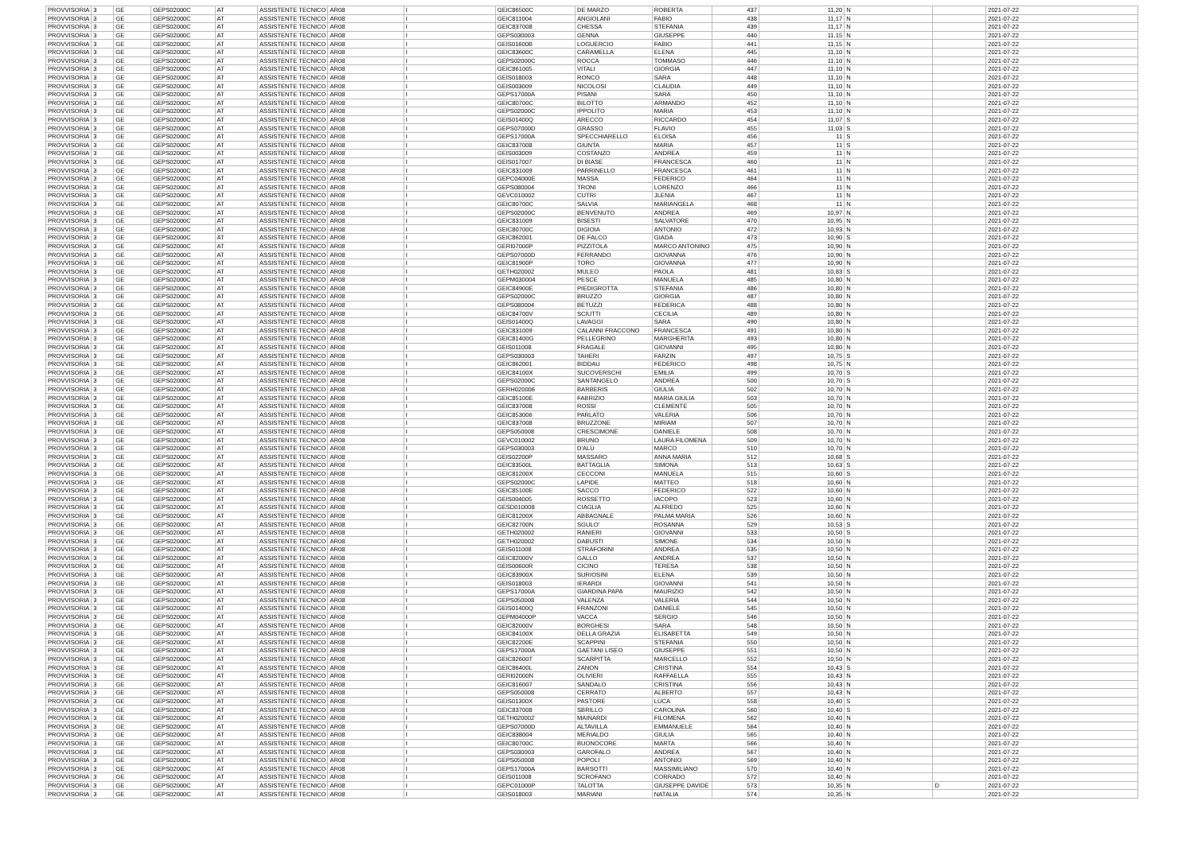| PROVVISORIA | 3 | GE | GEPS02000C | AT | ASSISTENTE TECNICO | AR08 | I | GEIC86500C | DE MARZO | ROBERTA | 437 | 11,20 | N | | 2021-07-22 |
| PROVVISORIA | 3 | GE | GEPS02000C | AT | ASSISTENTE TECNICO | AR08 | I | GEIC811004 | ANGIOLANI | FABIO | 438 | 11,17 | N | | 2021-07-22 |
| PROVVISORIA | 3 | GE | GEPS02000C | AT | ASSISTENTE TECNICO | AR08 | I | GEIC837008 | CHESSA | STEFANIA | 439 | 11,17 | N | | 2021-07-22 |
| PROVVISORIA | 3 | GE | GEPS02000C | AT | ASSISTENTE TECNICO | AR08 | I | GEPS030003 | GENNA | GIUSEPPE | 440 | 11,15 | N | | 2021-07-22 |
| PROVVISORIA | 3 | GE | GEPS02000C | AT | ASSISTENTE TECNICO | AR08 | I | GEIS01600B | LOGUERCIO | FABIO | 441 | 11,15 | N | | 2021-07-22 |
| PROVVISORIA | 3 | GE | GEPS02000C | AT | ASSISTENTE TECNICO | AR08 | I | GEIC83600C | CARAMELLA | ELENA | 445 | 11,10 | N | | 2021-07-22 |
| PROVVISORIA | 3 | GE | GEPS02000C | AT | ASSISTENTE TECNICO | AR08 | I | GEPS02000C | ROCCA | TOMMASO | 446 | 11,10 | N | | 2021-07-22 |
| PROVVISORIA | 3 | GE | GEPS02000C | AT | ASSISTENTE TECNICO | AR08 | I | GEIC861005 | VITALI | GIORGIA | 447 | 11,10 | N | | 2021-07-22 |
| PROVVISORIA | 3 | GE | GEPS02000C | AT | ASSISTENTE TECNICO | AR08 | I | GEIS018003 | RONCO | SARA | 448 | 11,10 | N | | 2021-07-22 |
| PROVVISORIA | 3 | GE | GEPS02000C | AT | ASSISTENTE TECNICO | AR08 | I | GEIS003009 | NICOLOSI | CLAUDIA | 449 | 11,10 | N | | 2021-07-22 |
| PROVVISORIA | 3 | GE | GEPS02000C | AT | ASSISTENTE TECNICO | AR08 | I | GEPS17000A | PISANI | SARA | 450 | 11,10 | N | | 2021-07-22 |
| PROVVISORIA | 3 | GE | GEPS02000C | AT | ASSISTENTE TECNICO | AR08 | I | GEIC80700C | BILOTTO | ARMANDO | 452 | 11,10 | N | | 2021-07-22 |
| PROVVISORIA | 3 | GE | GEPS02000C | AT | ASSISTENTE TECNICO | AR08 | I | GEPS02000C | IPPOLITO | MARIA | 453 | 11,10 | N | | 2021-07-22 |
| PROVVISORIA | 3 | GE | GEPS02000C | AT | ASSISTENTE TECNICO | AR08 | I | GEIS01400Q | ARECCO | RICCARDO | 454 | 11,07 | S | | 2021-07-22 |
| PROVVISORIA | 3 | GE | GEPS02000C | AT | ASSISTENTE TECNICO | AR08 | I | GEPS07000D | GRASSO | FLAVIO | 455 | 11,03 | S | | 2021-07-22 |
| PROVVISORIA | 3 | GE | GEPS02000C | AT | ASSISTENTE TECNICO | AR08 | I | GEPS17000A | SPECCHIARELLO | ELOISA | 456 | 11 | S | | 2021-07-22 |
| PROVVISORIA | 3 | GE | GEPS02000C | AT | ASSISTENTE TECNICO | AR08 | I | GEIC837008 | GIUNTA | MARIA | 457 | 11 | S | | 2021-07-22 |
| PROVVISORIA | 3 | GE | GEPS02000C | AT | ASSISTENTE TECNICO | AR08 | I | GEIS003009 | COSTANZO | ANDREA | 459 | 11 | N | | 2021-07-22 |
| PROVVISORIA | 3 | GE | GEPS02000C | AT | ASSISTENTE TECNICO | AR08 | I | GEIS017007 | DI BIASE | FRANCESCA | 460 | 11 | N | | 2021-07-22 |
| PROVVISORIA | 3 | GE | GEPS02000C | AT | ASSISTENTE TECNICO | AR08 | I | GEIC831009 | PARRINELLO | FRANCESCA | 461 | 11 | N | | 2021-07-22 |
| PROVVISORIA | 3 | GE | GEPS02000C | AT | ASSISTENTE TECNICO | AR08 | I | GEPC04000E | MASSA | FEDERICO | 464 | 11 | N | | 2021-07-22 |
| PROVVISORIA | 3 | GE | GEPS02000C | AT | ASSISTENTE TECNICO | AR08 | I | GEPS080004 | TRONI | LORENZO | 466 | 11 | N | | 2021-07-22 |
| PROVVISORIA | 3 | GE | GEPS02000C | AT | ASSISTENTE TECNICO | AR08 | I | GEVC010002 | CUTRI | JLENIA | 467 | 11 | N | | 2021-07-22 |
| PROVVISORIA | 3 | GE | GEPS02000C | AT | ASSISTENTE TECNICO | AR08 | I | GEIC80700C | SALVIA | MARIANGELA | 468 | 11 | N | | 2021-07-22 |
| PROVVISORIA | 3 | GE | GEPS02000C | AT | ASSISTENTE TECNICO | AR08 | I | GEPS02000C | BENVENUTO | ANDREA | 469 | 10,97 | N | | 2021-07-22 |
| PROVVISORIA | 3 | GE | GEPS02000C | AT | ASSISTENTE TECNICO | AR08 | I | GEIC831009 | BISESTI | SALVATORE | 470 | 10,95 | N | | 2021-07-22 |
| PROVVISORIA | 3 | GE | GEPS02000C | AT | ASSISTENTE TECNICO | AR08 | I | GEIC80700C | DIGIOIA | ANTONIO | 472 | 10,93 | N | | 2021-07-22 |
| PROVVISORIA | 3 | GE | GEPS02000C | AT | ASSISTENTE TECNICO | AR08 | I | GEIC862001 | DE FALCO | GIADA | 473 | 10,90 | S | | 2021-07-22 |
| PROVVISORIA | 3 | GE | GEPS02000C | AT | ASSISTENTE TECNICO | AR08 | I | GERI07000P | PIZZITOLA | MARCO ANTONINO | 475 | 10,90 | N | | 2021-07-22 |
| PROVVISORIA | 3 | GE | GEPS02000C | AT | ASSISTENTE TECNICO | AR08 | I | GEPS07000D | FERRANDO | GIOVANNA | 476 | 10,90 | N | | 2021-07-22 |
| PROVVISORIA | 3 | GE | GEPS02000C | AT | ASSISTENTE TECNICO | AR08 | I | GEIC81900P | TORO | GIOVANNA | 477 | 10,90 | N | | 2021-07-22 |
| PROVVISORIA | 3 | GE | GEPS02000C | AT | ASSISTENTE TECNICO | AR08 | I | GETH020002 | MULEO | PAOLA | 481 | 10,83 | S | | 2021-07-22 |
| PROVVISORIA | 3 | GE | GEPS02000C | AT | ASSISTENTE TECNICO | AR08 | I | GEPM030004 | PESCE | MANUELA | 485 | 10,80 | N | | 2021-07-22 |
| PROVVISORIA | 3 | GE | GEPS02000C | AT | ASSISTENTE TECNICO | AR08 | I | GEIC84900E | PIEDIGROTTA | STEFANIA | 486 | 10,80 | N | | 2021-07-22 |
| PROVVISORIA | 3 | GE | GEPS02000C | AT | ASSISTENTE TECNICO | AR08 | I | GEPS02000C | BRUZZO | GIORGIA | 487 | 10,80 | N | | 2021-07-22 |
| PROVVISORIA | 3 | GE | GEPS02000C | AT | ASSISTENTE TECNICO | AR08 | I | GEPS080004 | BETUZZI | FEDERICA | 488 | 10,80 | N | | 2021-07-22 |
| PROVVISORIA | 3 | GE | GEPS02000C | AT | ASSISTENTE TECNICO | AR08 | I | GEIC84700V | SCIUTTI | CECILIA | 489 | 10,80 | N | | 2021-07-22 |
| PROVVISORIA | 3 | GE | GEPS02000C | AT | ASSISTENTE TECNICO | AR08 | I | GEIS01400Q | LAVAGGI | SARA | 490 | 10,80 | N | | 2021-07-22 |
| PROVVISORIA | 3 | GE | GEPS02000C | AT | ASSISTENTE TECNICO | AR08 | I | GEIC831009 | CALANNI FRACCONO | FRANCESCA | 491 | 10,80 | N | | 2021-07-22 |
| PROVVISORIA | 3 | GE | GEPS02000C | AT | ASSISTENTE TECNICO | AR08 | I | GEIC81400G | PELLEGRINO | MARGHERITA | 493 | 10,80 | N | | 2021-07-22 |
| PROVVISORIA | 3 | GE | GEPS02000C | AT | ASSISTENTE TECNICO | AR08 | I | GEIS011008 | FRAGALE | GIOVANNI | 495 | 10,80 | N | | 2021-07-22 |
| PROVVISORIA | 3 | GE | GEPS02000C | AT | ASSISTENTE TECNICO | AR08 | I | GEPS030003 | TAHERI | FARZIN | 497 | 10,75 | S | | 2021-07-22 |
| PROVVISORIA | 3 | GE | GEPS02000C | AT | ASSISTENTE TECNICO | AR08 | I | GEIC862001 | BIDDAU | FEDERICO | 498 | 10,75 | N | | 2021-07-22 |
| PROVVISORIA | 3 | GE | GEPS02000C | AT | ASSISTENTE TECNICO | AR08 | I | GEIC84100X | SUCOVERSCHI | EMILIA | 499 | 10,70 | S | | 2021-07-22 |
| PROVVISORIA | 3 | GE | GEPS02000C | AT | ASSISTENTE TECNICO | AR08 | I | GEPS02000C | SANTANGELO | ANDREA | 500 | 10,70 | S | | 2021-07-22 |
| PROVVISORIA | 3 | GE | GEPS02000C | AT | ASSISTENTE TECNICO | AR08 | I | GERH020006 | BARBERIS | GIULIA | 502 | 10,70 | N | | 2021-07-22 |
| PROVVISORIA | 3 | GE | GEPS02000C | AT | ASSISTENTE TECNICO | AR08 | I | GEIC85100E | FABRIZIO | MARIA GIULIA | 503 | 10,70 | N | | 2021-07-22 |
| PROVVISORIA | 3 | GE | GEPS02000C | AT | ASSISTENTE TECNICO | AR08 | I | GEIC837008 | ROSSI | CLEMENTE | 505 | 10,70 | N | | 2021-07-22 |
| PROVVISORIA | 3 | GE | GEPS02000C | AT | ASSISTENTE TECNICO | AR08 | I | GEIC853006 | PARLATO | VALERIA | 506 | 10,70 | N | | 2021-07-22 |
| PROVVISORIA | 3 | GE | GEPS02000C | AT | ASSISTENTE TECNICO | AR08 | I | GEIC837008 | BRUZZONE | MIRIAM | 507 | 10,70 | N | | 2021-07-22 |
| PROVVISORIA | 3 | GE | GEPS02000C | AT | ASSISTENTE TECNICO | AR08 | I | GEPS050008 | CRESCIMONE | DANIELE | 508 | 10,70 | N | | 2021-07-22 |
| PROVVISORIA | 3 | GE | GEPS02000C | AT | ASSISTENTE TECNICO | AR08 | I | GEVC010002 | BRUNO | LAURA FILOMENA | 509 | 10,70 | N | | 2021-07-22 |
| PROVVISORIA | 3 | GE | GEPS02000C | AT | ASSISTENTE TECNICO | AR08 | I | GEPS030003 | D'ALÙ | MARCO | 510 | 10,70 | N | | 2021-07-22 |
| PROVVISORIA | 3 | GE | GEPS02000C | AT | ASSISTENTE TECNICO | AR08 | I | GEIS02200P | MASSARO | ANNA MARIA | 512 | 10,68 | S | | 2021-07-22 |
| PROVVISORIA | 3 | GE | GEPS02000C | AT | ASSISTENTE TECNICO | AR08 | I | GEIC83500L | BATTAGLIA | SIMONA | 513 | 10,63 | S | | 2021-07-22 |
| PROVVISORIA | 3 | GE | GEPS02000C | AT | ASSISTENTE TECNICO | AR08 | I | GEIC81200X | CECCONI | MANUELA | 515 | 10,60 | S | | 2021-07-22 |
| PROVVISORIA | 3 | GE | GEPS02000C | AT | ASSISTENTE TECNICO | AR08 | I | GEPS02000C | LAPIDE | MATTEO | 518 | 10,60 | N | | 2021-07-22 |
| PROVVISORIA | 3 | GE | GEPS02000C | AT | ASSISTENTE TECNICO | AR08 | I | GEIC85100E | SACCO | FEDERICO | 522 | 10,60 | N | | 2021-07-22 |
| PROVVISORIA | 3 | GE | GEPS02000C | AT | ASSISTENTE TECNICO | AR08 | I | GEIS004005 | ROSSETTO | IACOPO | 523 | 10,60 | N | | 2021-07-22 |
| PROVVISORIA | 3 | GE | GEPS02000C | AT | ASSISTENTE TECNICO | AR08 | I | GESD010008 | CIAGLIA | ALFREDO | 525 | 10,60 | N | | 2021-07-22 |
| PROVVISORIA | 3 | GE | GEPS02000C | AT | ASSISTENTE TECNICO | AR08 | I | GEIC81200X | ABBAGNALE | PALMA MARIA | 526 | 10,60 | N | | 2021-07-22 |
| PROVVISORIA | 3 | GE | GEPS02000C | AT | ASSISTENTE TECNICO | AR08 | I | GEIC82700N | SGULO' | ROSANNA | 529 | 10,53 | S | | 2021-07-22 |
| PROVVISORIA | 3 | GE | GEPS02000C | AT | ASSISTENTE TECNICO | AR08 | I | GETH020002 | RANIERI | GIOVANNI | 533 | 10,50 | S | | 2021-07-22 |
| PROVVISORIA | 3 | GE | GEPS02000C | AT | ASSISTENTE TECNICO | AR08 | I | GETH020002 | DABUSTI | SIMONE | 534 | 10,50 | N | | 2021-07-22 |
| PROVVISORIA | 3 | GE | GEPS02000C | AT | ASSISTENTE TECNICO | AR08 | I | GEIS011008 | STRAFORINI | ANDREA | 535 | 10,50 | N | | 2021-07-22 |
| PROVVISORIA | 3 | GE | GEPS02000C | AT | ASSISTENTE TECNICO | AR08 | I | GEIC82000V | GALLO | ANDREA | 537 | 10,50 | N | | 2021-07-22 |
| PROVVISORIA | 3 | GE | GEPS02000C | AT | ASSISTENTE TECNICO | AR08 | I | GEIS00600R | CICINO | TERESA | 538 | 10,50 | N | | 2021-07-22 |
| PROVVISORIA | 3 | GE | GEPS02000C | AT | ASSISTENTE TECNICO | AR08 | I | GEIC83900X | SURIOSINI | ELENA | 539 | 10,50 | N | | 2021-07-22 |
| PROVVISORIA | 3 | GE | GEPS02000C | AT | ASSISTENTE TECNICO | AR08 | I | GEIS018003 | IERARDI | GIOVANNI | 541 | 10,50 | N | | 2021-07-22 |
| PROVVISORIA | 3 | GE | GEPS02000C | AT | ASSISTENTE TECNICO | AR08 | I | GEPS17000A | GIARDINA PAPA | MAURIZIO | 542 | 10,50 | N | | 2021-07-22 |
| PROVVISORIA | 3 | GE | GEPS02000C | AT | ASSISTENTE TECNICO | AR08 | I | GEPS050008 | VALENZA | VALERIA | 544 | 10,50 | N | | 2021-07-22 |
| PROVVISORIA | 3 | GE | GEPS02000C | AT | ASSISTENTE TECNICO | AR08 | I | GEIS01400Q | FRANZONI | DANIELE | 545 | 10,50 | N | | 2021-07-22 |
| PROVVISORIA | 3 | GE | GEPS02000C | AT | ASSISTENTE TECNICO | AR08 | I | GEPM04000P | VACCA | SERGIO | 546 | 10,50 | N | | 2021-07-22 |
| PROVVISORIA | 3 | GE | GEPS02000C | AT | ASSISTENTE TECNICO | AR08 | I | GEIC82000V | BORGHESI | SARA | 548 | 10,50 | N | | 2021-07-22 |
| PROVVISORIA | 3 | GE | GEPS02000C | AT | ASSISTENTE TECNICO | AR08 | I | GEIC84100X | DELLA GRAZIA | ELISABETTA | 549 | 10,50 | N | | 2021-07-22 |
| PROVVISORIA | 3 | GE | GEPS02000C | AT | ASSISTENTE TECNICO | AR08 | I | GEIC82200E | SCAPPINI | STEFANIA | 550 | 10,50 | N | | 2021-07-22 |
| PROVVISORIA | 3 | GE | GEPS02000C | AT | ASSISTENTE TECNICO | AR08 | I | GEPS17000A | GAETANI LISEO | GIUSEPPE | 551 | 10,50 | N | | 2021-07-22 |
| PROVVISORIA | 3 | GE | GEPS02000C | AT | ASSISTENTE TECNICO | AR08 | I | GEIC82600T | SCARPITTA | MARCELLO | 552 | 10,50 | N | | 2021-07-22 |
| PROVVISORIA | 3 | GE | GEPS02000C | AT | ASSISTENTE TECNICO | AR08 | I | GEIC86400L | ZANON | CRISTINA | 554 | 10,43 | S | | 2021-07-22 |
| PROVVISORIA | 3 | GE | GEPS02000C | AT | ASSISTENTE TECNICO | AR08 | I | GERI02000N | OLIVIERI | RAFFAELLA | 555 | 10,43 | N | | 2021-07-22 |
| PROVVISORIA | 3 | GE | GEPS02000C | AT | ASSISTENTE TECNICO | AR08 | I | GEIC816007 | SANDALO | CRISTINA | 556 | 10,43 | N | | 2021-07-22 |
| PROVVISORIA | 3 | GE | GEPS02000C | AT | ASSISTENTE TECNICO | AR08 | I | GEPS050008 | CERRATO | ALBERTO | 557 | 10,43 | N | | 2021-07-22 |
| PROVVISORIA | 3 | GE | GEPS02000C | AT | ASSISTENTE TECNICO | AR08 | I | GEIS01300X | PASTORE | LUCA | 558 | 10,40 | S | | 2021-07-22 |
| PROVVISORIA | 3 | GE | GEPS02000C | AT | ASSISTENTE TECNICO | AR08 | I | GEIC837008 | SBRILLO | CAROLINA | 560 | 10,40 | S | | 2021-07-22 |
| PROVVISORIA | 3 | GE | GEPS02000C | AT | ASSISTENTE TECNICO | AR08 | I | GETH020002 | MAINARDI | FILOMENA | 562 | 10,40 | N | | 2021-07-22 |
| PROVVISORIA | 3 | GE | GEPS02000C | AT | ASSISTENTE TECNICO | AR08 | I | GEPS07000D | ALTAVILLA | EMMANUELE | 564 | 10,40 | N | | 2021-07-22 |
| PROVVISORIA | 3 | GE | GEPS02000C | AT | ASSISTENTE TECNICO | AR08 | I | GEIC838004 | MERIALDO | GIULIA | 565 | 10,40 | N | | 2021-07-22 |
| PROVVISORIA | 3 | GE | GEPS02000C | AT | ASSISTENTE TECNICO | AR08 | I | GEIC80700C | BUONOCORE | MARTA | 566 | 10,40 | N | | 2021-07-22 |
| PROVVISORIA | 3 | GE | GEPS02000C | AT | ASSISTENTE TECNICO | AR08 | I | GEPS030003 | GAROFALO | ANDREA | 567 | 10,40 | N | | 2021-07-22 |
| PROVVISORIA | 3 | GE | GEPS02000C | AT | ASSISTENTE TECNICO | AR08 | I | GEPS050008 | POPOLI | ANTONIO | 569 | 10,40 | N | | 2021-07-22 |
| PROVVISORIA | 3 | GE | GEPS02000C | AT | ASSISTENTE TECNICO | AR08 | I | GEPS17000A | BARSOTTI | MASSIMILIANO | 570 | 10,40 | N | | 2021-07-22 |
| PROVVISORIA | 3 | GE | GEPS02000C | AT | ASSISTENTE TECNICO | AR08 | I | GEIS011008 | SCROFANO | CORRADO | 572 | 10,40 | N | | 2021-07-22 |
| PROVVISORIA | 3 | GE | GEPS02000C | AT | ASSISTENTE TECNICO | AR08 | I | GEPC01000P | TALOTTA | GIUSEPPE DAVIDE | 573 | 10,35 | N | D | 2021-07-22 |
| PROVVISORIA | 3 | GE | GEPS02000C | AT | ASSISTENTE TECNICO | AR08 | I | GEIS018003 | MARIANI | NATALIA | 574 | 10,35 | N | | 2021-07-22 |